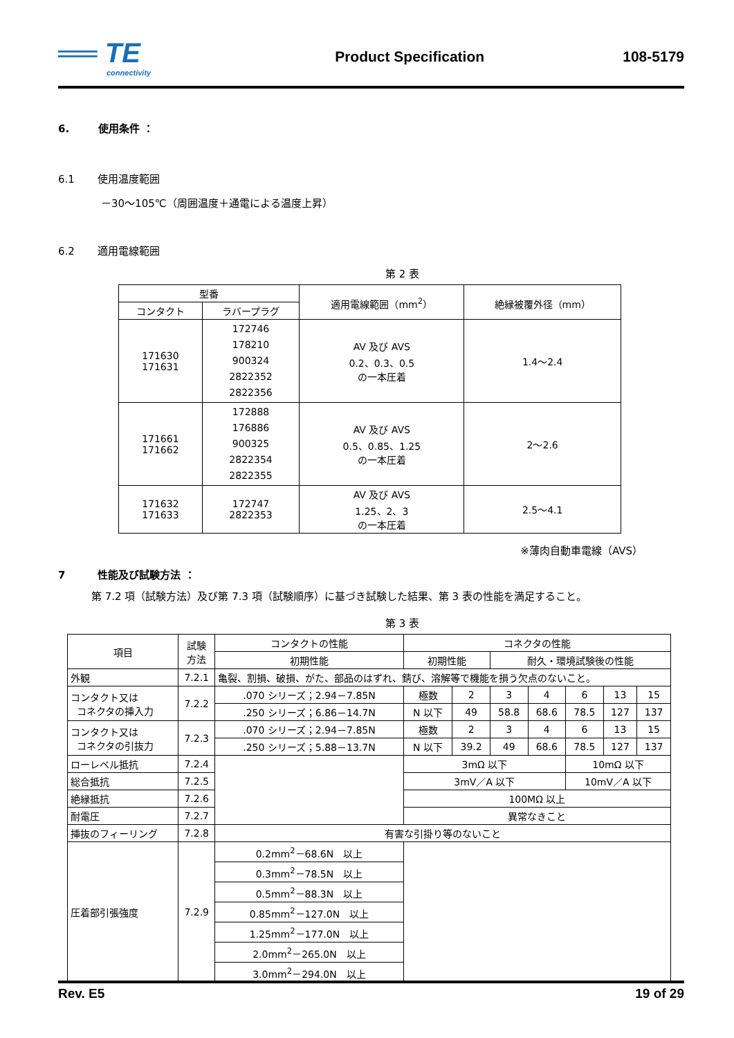══ TE
connectivity
Product Specification 108-5179
6. 使用条件 ：
6.1 使用温度範囲
－30～105℃（周囲温度＋通電による温度上昇）
6.2 適用電線範囲
第 2 表
| 型番 | | 適用電線範囲（mm<sup>2</sup>） | 絶縁被覆外径（mm） |
| --- | --- | --- | --- |
| コンタクト | ラバープラグ | | |
| 171630 171631 | 172746 178210 900324 2822352 2822356 | AV 及び AVS 0.2、0.3、0.5 の一本圧着 | 1.4～2.4 |
| 171661 171662 | 172888 176886 900325 2822354 2822355 | AV 及び AVS 0.5、0.85、1.25 の一本圧着 | 2～2.6 |
| 171632 171633 | 172747 2822353 | AV 及び AVS 1.25、2、3 の一本圧着 | 2.5～4.1 |
※薄肉自動車電線（AVS）
7 性能及び試験方法 ：
第 7.2 項（試験方法）及び第 7.3 項（試験順序）に基づき試験した結果、第 3 表の性能を満足すること。
第 3 表
| 項目 | 試験 方法 | コンタクトの性能 | コネクタの性能 | | | | | | |
| --- | --- | --- | --- | --- | --- | --- | --- | --- | --- |
| | | 初期性能 | 初期性能 | | 耐久・環境試験後の性能 | | | | |
| 外観 | 7.2.1 | 亀裂、割損、破損、がた、部品のはずれ、錆び、溶解等で機能を損う欠点のないこと。 | | | | | | | |
| コンタクト又は コネクタの挿入力 | 7.2.2 | .070 シリーズ；2.94－7.85N | 極数 | 2 | 3 | 4 | 6 | 13 | 15 |
| | | .250 シリーズ；6.86－14.7N | N 以下 | 49 | 58.8 | 68.6 | 78.5 | 127 | 137 |
| コンタクト又は コネクタの引抜力 | 7.2.3 | .070 シリーズ；2.94－7.85N | 極数 | 2 | 3 | 4 | 6 | 13 | 15 |
| | | .250 シリーズ；5.88－13.7N | N 以下 | 39.2 | 49 | 68.6 | 78.5 | 127 | 137 |
| ローレベル抵抗 | 7.2.4 | | 3mΩ 以下 | | | | 10mΩ 以下 | | |
| 総合抵抗 | 7.2.5 | | 3mV／A 以下 | | | | 10mV／A 以下 | | |
| 絶縁抵抗 | 7.2.6 | | 100MΩ 以上 | | | | | | |
| 耐電圧 | 7.2.7 | | 異常なきこと | | | | | | |
| 挿抜のフィーリング | 7.2.8 | 有害な引掛り等のないこと | | | | | | | |
| 圧着部引張強度 | 7.2.9 | 0.2mm<sup>2</sup>－68.6N 以上 | | | | | | | |
| | | 0.3mm<sup>2</sup>－78.5N 以上 | | | | | | | |
| | | 0.5mm<sup>2</sup>－88.3N 以上 | | | | | | | |
| | | 0.85mm<sup>2</sup>－127.0N 以上 | | | | | | | |
| | | 1.25mm<sup>2</sup>－177.0N 以上 | | | | | | | |
| | | 2.0mm<sup>2</sup>－265.0N 以上 | | | | | | | |
| | | 3.0mm<sup>2</sup>－294.0N 以上 | | | | | | | |
Rev. E5 19 of 29